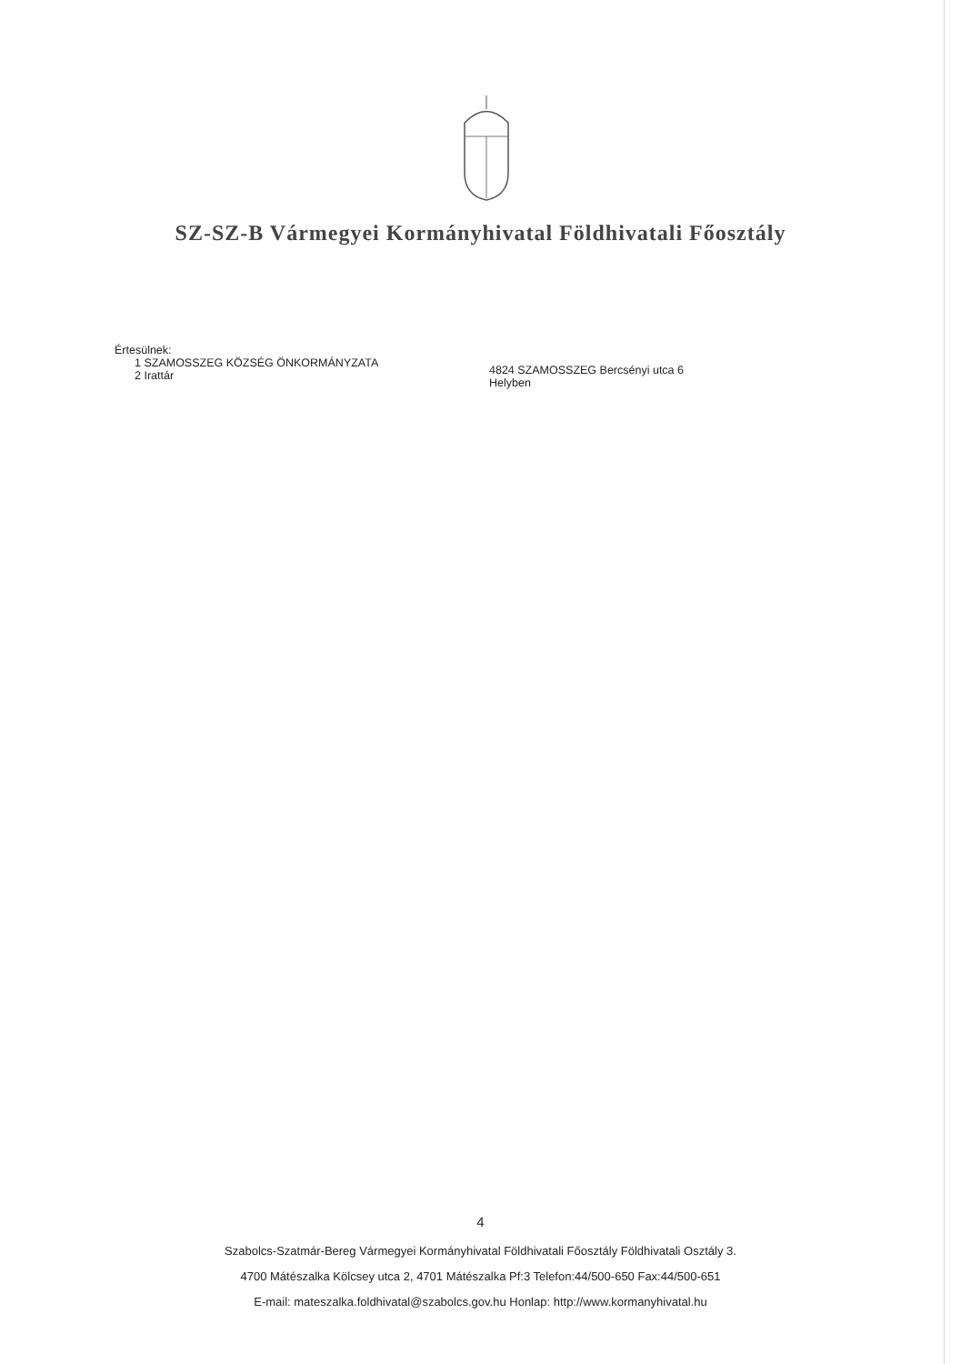SZ-SZ-B Vármegyei Kormányhivatal Földhivatali Főosztály
Értesülnek:
1 SZAMOSSZEG KÖZSÉG ÖNKORMÁNYZATA
2 Irattár
4824 SZAMOSSZEG Bercsényi utca 6
Helyben
4
Szabolcs-Szatmár-Bereg Vármegyei Kormányhivatal Földhivatali Főosztály Földhivatali Osztály 3.
4700 Mátészalka Kölcsey utca 2, 4701 Mátészalka Pf:3 Telefon:44/500-650 Fax:44/500-651
E-mail: mateszalka.foldhivatal@szabolcs.gov.hu Honlap: http://www.kormanyhivatal.hu